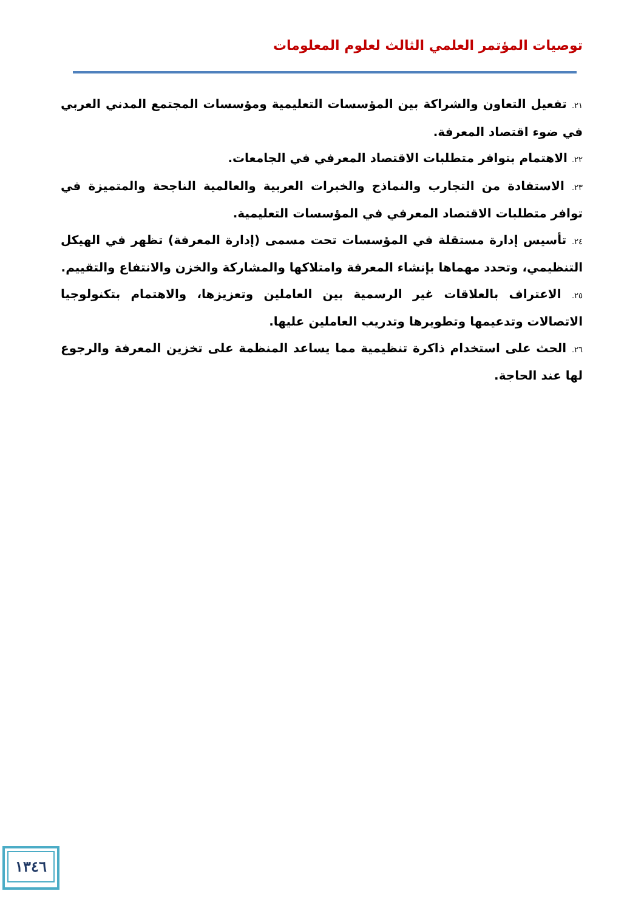توصيات المؤتمر العلمي الثالث لعلوم المعلومات
٢١. تفعيل التعاون والشراكة بين المؤسسات التعليمية ومؤسسات المجتمع المدني العربي في ضوء اقتصاد المعرفة.
٢٢. الاهتمام بتوافر متطلبات الاقتصاد المعرفي في الجامعات.
٢٣. الاستفادة من التجارب والنماذج والخبرات العربية والعالمية الناجحة والمتميزة في توافر متطلبات الاقتصاد المعرفي في المؤسسات التعليمية.
٢٤. تأسيس إدارة مستقلة في المؤسسات تحت مسمى (إدارة المعرفة) تظهر في الهيكل التنظيمي، وتحدد مهماها بإنشاء المعرفة وامتلاكها والمشاركة والخزن والانتفاع والتقييم.
٢٥. الاعتراف بالعلاقات غير الرسمية بين العاملين وتعزيزها، والاهتمام بتكنولوجيا الاتصالات وتدعيمها وتطويرها وتدريب العاملين عليها.
٢٦. الحث على استخدام ذاكرة تنظيمية مما يساعد المنظمة على تخزين المعرفة والرجوع لها عند الحاجة.
١٣٤٦